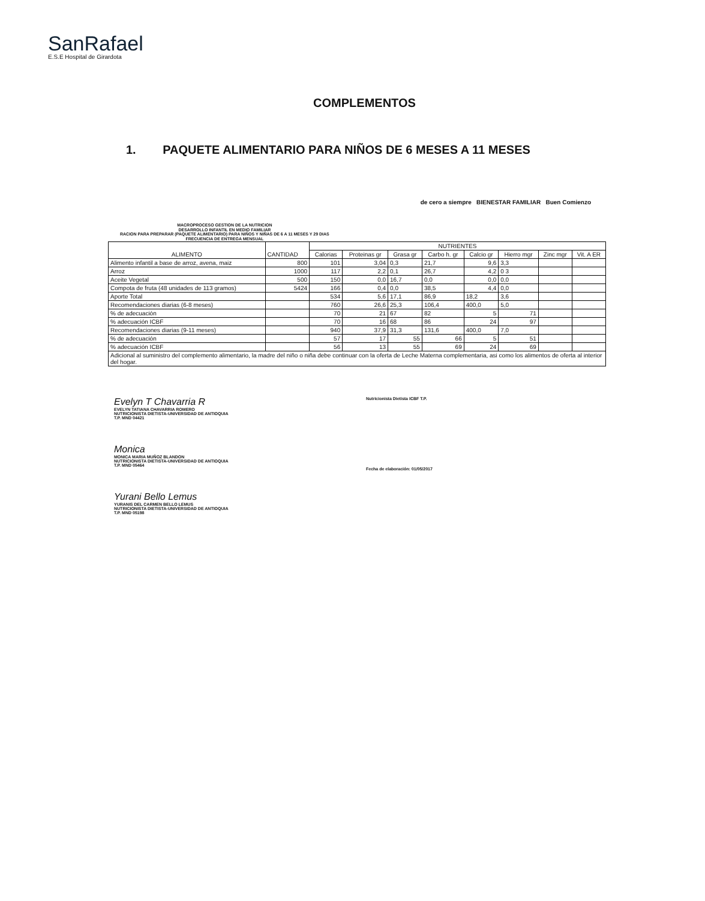SanRafael
E.S.E Hospital de Girardota
COMPLEMENTOS
1. PAQUETE ALIMENTARIO PARA NIÑOS DE 6 MESES A 11 MESES
MACROPROCESO GESTION DE LA NUTRICION
DESARROLLO INFANTIL EN MEDIO FAMILIAR
RACION PARA PREPARAR (PAQUETE ALIMENTARIO) PARA NIÑOS Y NIÑAS DE 6 A 11 MESES Y 29 DIAS
FRECUENCIA DE ENTREGA MENSUAL
de cero a siempre BIENESTAR FAMILIAR Buen Comienzo
| ALIMENTO | CANTIDAD | NUTRIENTES | | | | | | | |
| --- | --- | --- | --- | --- | --- | --- | --- | --- | --- |
| | | Calorias | Proteinas gr | Grasa gr | Carbo h. gr | Calcio gr | Hierro mgr | Zinc mgr | Vit. A ER |
| Alimento infantil a base de arroz, avena, maiz | 800 | 101 | 3,04 | 0,3 | 21,7 | 9,6 | 3,3 | | |
| Arroz | 1000 | 117 | 2,2 | 0,1 | 26,7 | 4,2 | 0 3 | | |
| Aceite Vegetal | 500 | 150 | 0,0 | 16,7 | 0,0 | 0,0 | 0,0 | | |
| Compota de fruta (48 unidades de 113 gramos) | 5424 | 166 | 0,4 | 0,0 | 38,5 | 4,4 | 0,0 | | |
| Aporte Total | | 534 | 5,6 | 17,1 | 86,9 | 18,2 | 3,6 | | |
| Recomendaciones diarias (6-8 meses) | | 760 | 26,6 | 25,3 | 106,4 | 400,0 | 5,0 | | |
| % de adecuación | | 70 | 21 | 67 | 82 | 5 | 71 | | |
| % adecuación ICBF | | 70 | 16 | 68 | 86 | 24 | 97 | | |
| Recomendaciones diarias (9-11 meses) | | 940 | 37,9 | 31,3 | 131,6 | 400,0 | 7,0 | | |
| % de adecuación | | 57 | 17 | 55 | 66 | 5 | 51 | | |
| % adecuación ICBF | | 56 | 13 | 55 | 69 | 24 | 69 | | |
| Adicional al suministro del complemento alimentario, la madre del niño o niña debe continuar con la oferta de Leche Materna complementaria, asi como los alimentos de oferta al interior del hogar. | | | | | | | | | |
Evelyn T Chavarria R
EVELYN TATIANA CHAVARRIA ROMERO
NUTRICIONISTA DIETISTA-UNIVERSIDAD DE ANTIOQUIA
T.P. MND 04421
Monica
MONICA MARIA MUÑOZ BLANDON
NUTRICIONISTA DIETISTA-UNIVERSIDAD DE ANTIOQUIA
T.P. MND 05464
Yurani Bello Lemus
YURANIS DEL CARMEN BELLO LEMUS
NUTRICIONISTA DIETISTA-UNIVERSIDAD DE ANTIOQUIA
T.P. MND 05198
Nutricionista Dietista ICBF T.P.
Fecha de elaboración: 01/05/2017